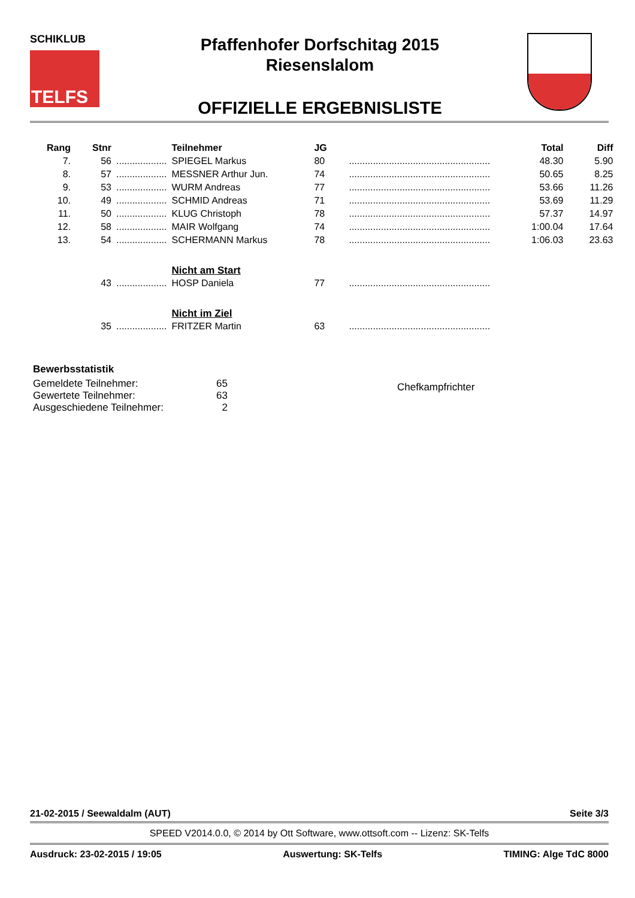SCHIKLUB
TELFS
Pfaffenhofer Dorfschitag 2015
Riesenslalom
OFFIZIELLE ERGEBNISLISTE
| Rang | Stnr | | Teilnehmer | JG | | Total | Diff |
| --- | --- | --- | --- | --- | --- | --- | --- |
| 7. | 56 | ................... | SPIEGEL Markus | 80 | ..................................................... | 48.30 | 5.90 |
| 8. | 57 | ................... | MESSNER Arthur Jun. | 74 | ..................................................... | 50.65 | 8.25 |
| 9. | 53 | ................... | WURM Andreas | 77 | ..................................................... | 53.66 | 11.26 |
| 10. | 49 | ................... | SCHMID Andreas | 71 | ..................................................... | 53.69 | 11.29 |
| 11. | 50 | ................... | KLUG Christoph | 78 | ..................................................... | 57.37 | 14.97 |
| 12. | 58 | ................... | MAIR Wolfgang | 74 | ..................................................... | 1:00.04 | 17.64 |
| 13. | 54 | ................... | SCHERMANN Markus | 78 | ..................................................... | 1:06.03 | 23.63 |
| | | | Nicht am Start | | | | |
| | 43 | ................... | HOSP Daniela | 77 | ..................................................... | | |
| | | | Nicht im Ziel | | | | |
| | 35 | ................... | FRITZER Martin | 63 | ..................................................... | | |
Bewerbsstatistik
Gemeldete Teilnehmer:
Gewertete Teilnehmer:
Ausgeschiedene Teilnehmer:
65
63
2
Chefkampfrichter
21-02-2015 / Seewaldalm (AUT) Seite 3/3
SPEED V2014.0.0, © 2014 by Ott Software, www.ottsoft.com -- Lizenz: SK-Telfs
Ausdruck: 23-02-2015 / 19:05 Auswertung: SK-Telfs TIMING: Alge TdC 8000